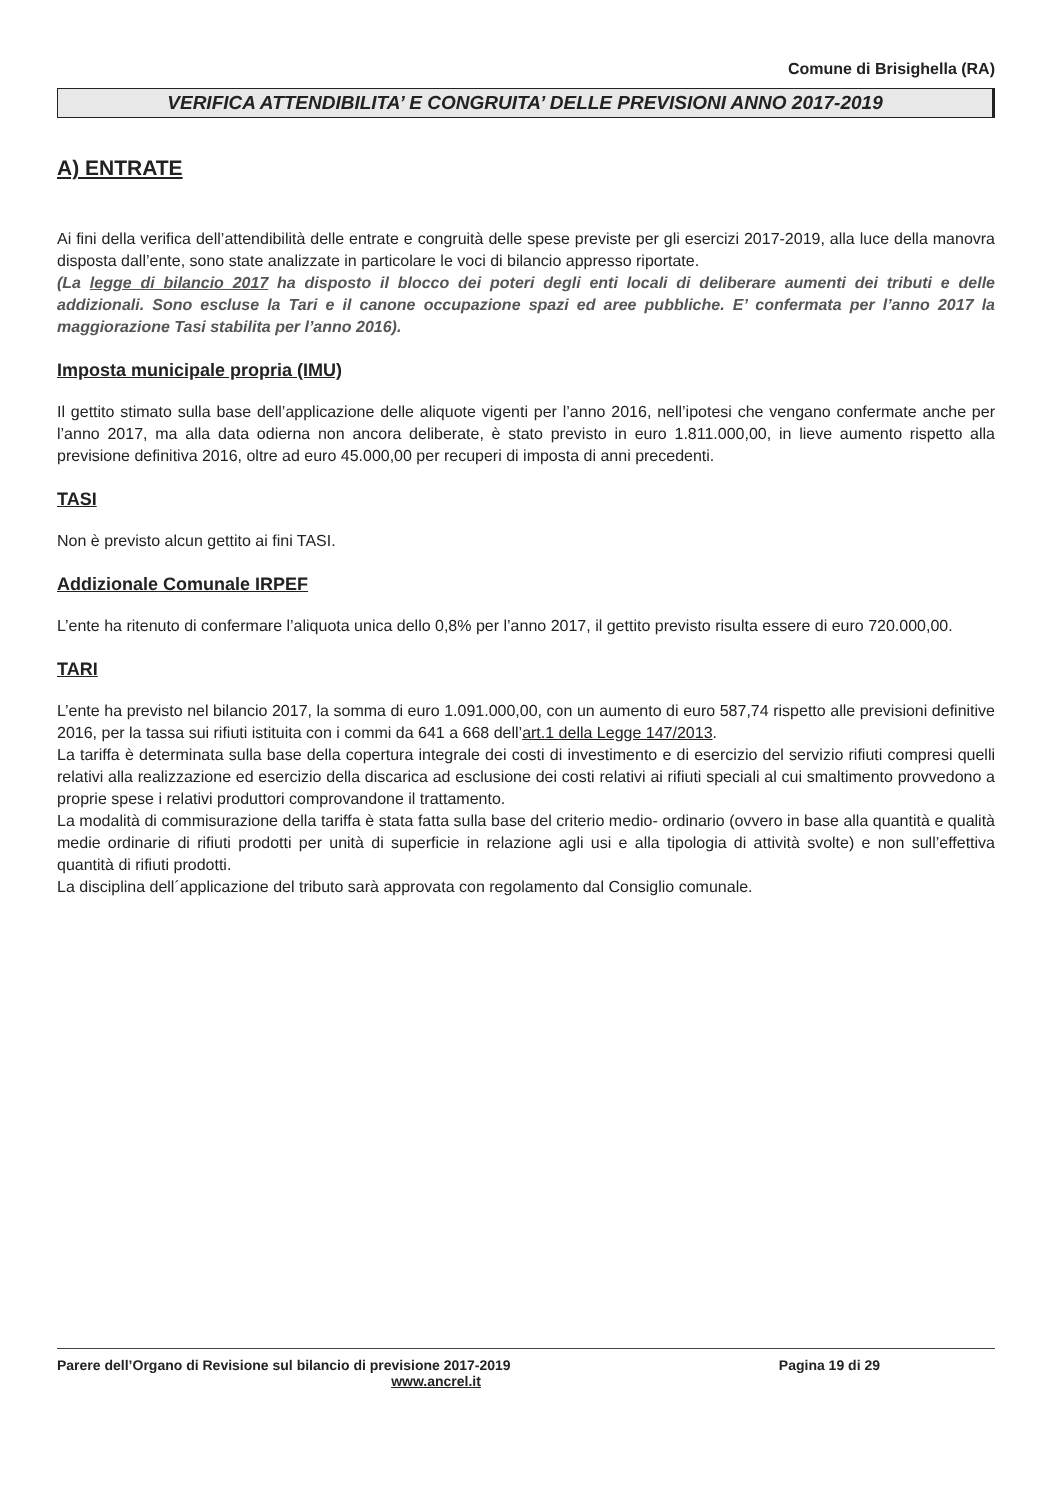Comune di Brisighella (RA)
VERIFICA ATTENDIBILITA’ E CONGRUITA’ DELLE PREVISIONI ANNO 2017-2019
A) ENTRATE
Ai fini della verifica dell’attendibilità delle entrate e congruità delle spese previste per gli esercizi 2017-2019, alla luce della manovra disposta dall’ente, sono state analizzate in particolare le voci di bilancio appresso riportate.
(La legge di bilancio 2017 ha disposto il blocco dei poteri degli enti locali di deliberare aumenti dei tributi e delle addizionali. Sono escluse la Tari e il canone occupazione spazi ed aree pubbliche. E’ confermata per l’anno 2017 la maggiorazione Tasi stabilita per l’anno 2016).
Imposta municipale propria (IMU)
Il gettito stimato sulla base dell’applicazione delle aliquote vigenti per l’anno 2016, nell’ipotesi che vengano confermate anche per l’anno 2017, ma alla data odierna non ancora deliberate, è stato previsto in euro 1.811.000,00, in lieve aumento rispetto alla previsione definitiva 2016, oltre ad euro 45.000,00 per recuperi di imposta di anni precedenti.
TASI
Non è previsto alcun gettito ai fini TASI.
Addizionale Comunale IRPEF
L’ente ha ritenuto di confermare l’aliquota unica dello 0,8% per l’anno 2017, il gettito previsto risulta essere di euro 720.000,00.
TARI
L’ente ha previsto nel bilancio 2017, la somma di euro 1.091.000,00, con un aumento di euro 587,74 rispetto alle previsioni definitive 2016, per la tassa sui rifiuti istituita con i commi da 641 a 668 dell’art.1 della Legge 147/2013.
La tariffa è determinata sulla base della copertura integrale dei costi di investimento e di esercizio del servizio rifiuti compresi quelli relativi alla realizzazione ed esercizio della discarica ad esclusione dei costi relativi ai rifiuti speciali al cui smaltimento provvedono a proprie spese i relativi produttori comprovandone il trattamento.
La modalità di commisurazione della tariffa è stata fatta sulla base del criterio medio- ordinario (ovvero in base alla quantità e qualità medie ordinarie di rifiuti prodotti per unità di superficie in relazione agli usi e alla tipologia di attività svolte) e non sull’effettiva quantità di rifiuti prodotti.
La disciplina dell´applicazione del tributo sarà approvata con regolamento dal Consiglio comunale.
Parere dell’Organo di Revisione sul bilancio di previsione 2017-2019 Pagina 19 di 29
www.ancrel.it